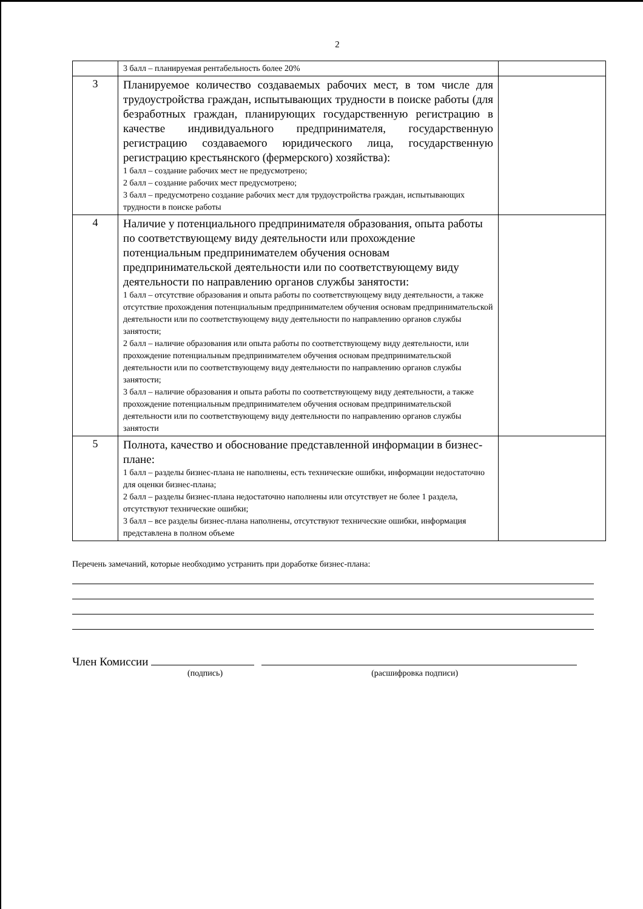2
| | 3 балл – планируемая рентабельность более 20% | |
| 3 | Планируемое количество создаваемых рабочих мест, в том числе для трудоустройства граждан, испытывающих трудности в поиске работы (для безработных граждан, планирующих государственную регистрацию в качестве индивидуального предпринимателя, государственную регистрацию создаваемого юридического лица, государственную регистрацию крестьянского (фермерского) хозяйства): 1 балл – создание рабочих мест не предусмотрено; 2 балл – создание рабочих мест предусмотрено; 3 балл – предусмотрено создание рабочих мест для трудоустройства граждан, испытывающих трудности в поиске работы | |
| 4 | Наличие у потенциального предпринимателя образования, опыта работы по соответствующему виду деятельности или прохождение потенциальным предпринимателем обучения основам предпринимательской деятельности или по соответствующему виду деятельности по направлению органов службы занятости: 1 балл – отсутствие образования и опыта работы по соответствующему виду деятельности, а также отсутствие прохождения потенциальным предпринимателем обучения основам предпринимательской деятельности или по соответствующему виду деятельности по направлению органов службы занятости; 2 балл – наличие образования или опыта работы по соответствующему виду деятельности, или прохождение потенциальным предпринимателем обучения основам предпринимательской деятельности или по соответствующему виду деятельности по направлению органов службы занятости; 3 балл – наличие образования и опыта работы по соответствующему виду деятельности, а также прохождение потенциальным предпринимателем обучения основам предпринимательской деятельности или по соответствующему виду деятельности по направлению органов службы занятости | |
| 5 | Полнота, качество и обоснование представленной информации в бизнес-плане: 1 балл – разделы бизнес-плана не наполнены, есть технические ошибки, информации недостаточно для оценки бизнес-плана; 2 балл – разделы бизнес-плана недостаточно наполнены или отсутствует не более 1 раздела, отсутствуют технические ошибки; 3 балл – все разделы бизнес-плана наполнены, отсутствуют технические ошибки, информация представлена в полном объеме | |
Перечень замечаний, которые необходимо устранить при доработке бизнес-плана:
Член Комиссии
(подпись) (расшифровка подписи)